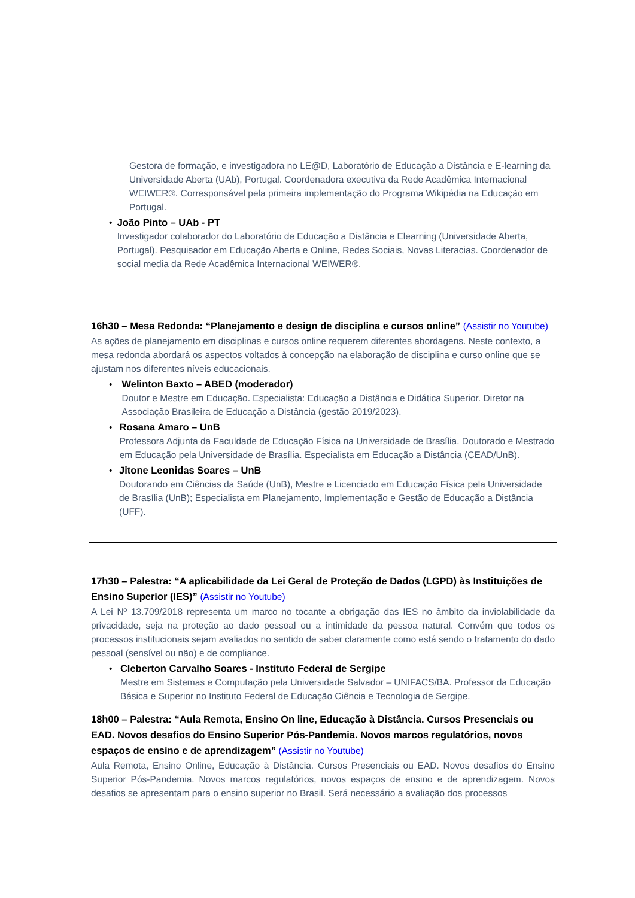Gestora de formação, e investigadora no LE@D, Laboratório de Educação a Distância e E-learning da Universidade Aberta (UAb), Portugal. Coordenadora executiva da Rede Acadêmica Internacional WEIWER®. Corresponsável pela primeira implementação do Programa Wikipédia na Educação em Portugal.
• João Pinto – UAb - PT
Investigador colaborador do Laboratório de Educação a Distância e Elearning (Universidade Aberta, Portugal). Pesquisador em Educação Aberta e Online, Redes Sociais, Novas Literacias. Coordenador de social media da Rede Acadêmica Internacional WEIWER®.
16h30 – Mesa Redonda: “Planejamento e design de disciplina e cursos online” (Assistir no Youtube)
As ações de planejamento em disciplinas e cursos online requerem diferentes abordagens. Neste contexto, a mesa redonda abordará os aspectos voltados à concepção na elaboração de disciplina e curso online que se ajustam nos diferentes níveis educacionais.
• Welinton Baxto – ABED (moderador)
Doutor e Mestre em Educação. Especialista: Educação a Distância e Didática Superior. Diretor na Associação Brasileira de Educação a Distância (gestão 2019/2023).
• Rosana Amaro – UnB
Professora Adjunta da Faculdade de Educação Física na Universidade de Brasília. Doutorado e Mestrado em Educação pela Universidade de Brasília. Especialista em Educação a Distância (CEAD/UnB).
• Jitone Leonidas Soares – UnB
Doutorando em Ciências da Saúde (UnB), Mestre e Licenciado em Educação Física pela Universidade de Brasília (UnB); Especialista em Planejamento, Implementação e Gestão de Educação a Distância (UFF).
17h30 – Palestra: “A aplicabilidade da Lei Geral de Proteção de Dados (LGPD) às Instituições de Ensino Superior (IES)” (Assistir no Youtube)
A Lei Nº 13.709/2018 representa um marco no tocante a obrigação das IES no âmbito da inviolabilidade da privacidade, seja na proteção ao dado pessoal ou a intimidade da pessoa natural. Convém que todos os processos institucionais sejam avaliados no sentido de saber claramente como está sendo o tratamento do dado pessoal (sensível ou não) e de compliance.
• Cleberton Carvalho Soares - Instituto Federal de Sergipe
Mestre em Sistemas e Computação pela Universidade Salvador – UNIFACS/BA. Professor da Educação Básica e Superior no Instituto Federal de Educação Ciência e Tecnologia de Sergipe.
18h00 – Palestra: “Aula Remota, Ensino On line, Educação à Distância. Cursos Presenciais ou EAD. Novos desafios do Ensino Superior Pós-Pandemia. Novos marcos regulatórios, novos espaços de ensino e de aprendizagem” (Assistir no Youtube)
Aula Remota, Ensino Online, Educação à Distância. Cursos Presenciais ou EAD. Novos desafios do Ensino Superior Pós-Pandemia. Novos marcos regulatórios, novos espaços de ensino e de aprendizagem. Novos desafios se apresentam para o ensino superior no Brasil. Será necessário a avaliação dos processos